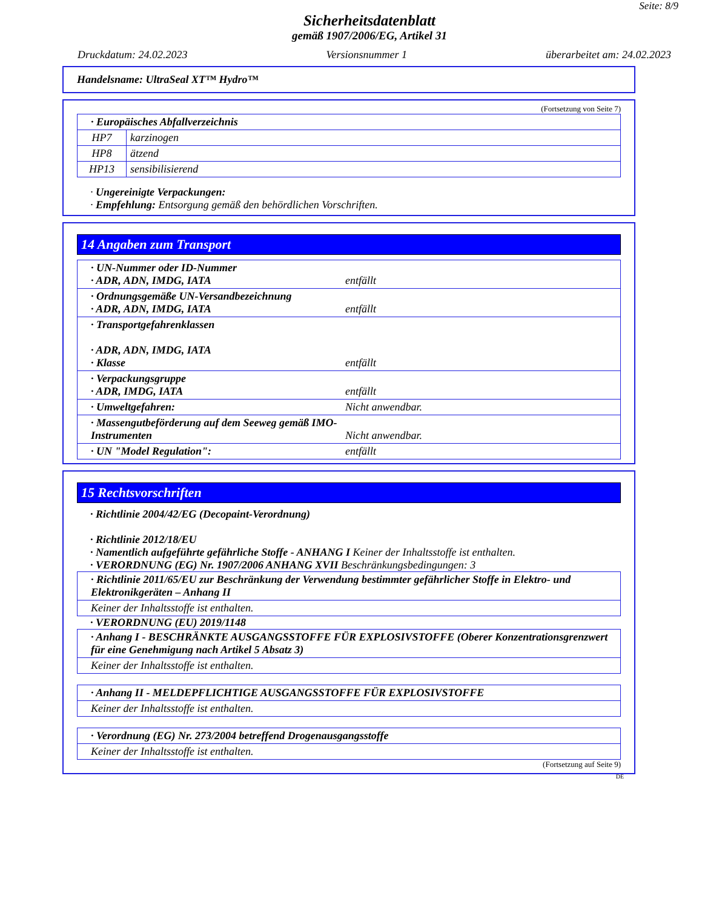Seite: 8/9
Sicherheitsdatenblatt
gemäß 1907/2006/EG, Artikel 31
Druckdatum: 24.02.2023 Versionsnummer 1 überarbeitet am: 24.02.2023
Handelsname: UltraSeal XT™ Hydro™
(Fortsetzung von Seite 7)
| · Europäisches Abfallverzeichnis | |
| HP7 | karzinogen |
| HP8 | ätzend |
| HP13 | sensibilisierend |
· Ungereinigte Verpackungen:
· Empfehlung: Entsorgung gemäß den behördlichen Vorschriften.
14 Angaben zum Transport
| · UN-Nummer oder ID-Nummer · ADR, ADN, IMDG, IATA entfällt |
| · Ordnungsgemäße UN-Versandbezeichnung · ADR, ADN, IMDG, IATA entfällt |
| · Transportgefahrenklassen · ADR, ADN, IMDG, IATA · Klasse entfällt |
| · Verpackungsgruppe · ADR, IMDG, IATA entfällt |
| · Umweltgefahren: Nicht anwendbar. |
| · Massengutbeförderung auf dem Seeweg gemäß IMO- Instrumenten Nicht anwendbar. |
| · UN "Model Regulation": entfällt |
15 Rechtsvorschriften
· Richtlinie 2004/42/EG (Decopaint-Verordnung)
· Richtlinie 2012/18/EU
· Namentlich aufgeführte gefährliche Stoffe - ANHANG I Keiner der Inhaltsstoffe ist enthalten.
· VERORDNUNG (EG) Nr. 1907/2006 ANHANG XVII Beschränkungsbedingungen: 3
| · Richtlinie 2011/65/EU zur Beschränkung der Verwendung bestimmter gefährlicher Stoffe in Elektro- und Elektronikgeräten – Anhang II |
| Keiner der Inhaltsstoffe ist enthalten. |
· VERORDNUNG (EU) 2019/1148
| · Anhang I - BESCHRÄNKTE AUSGANGSSTOFFE FÜR EXPLOSIVSTOFFE (Oberer Konzentrationsgrenzwert für eine Genehmigung nach Artikel 5 Absatz 3) |
| Keiner der Inhaltsstoffe ist enthalten. |
| · Anhang II - MELDEPFLICHTIGE AUSGANGSSTOFFE FÜR EXPLOSIVSTOFFE |
| Keiner der Inhaltsstoffe ist enthalten. |
| · Verordnung (EG) Nr. 273/2004 betreffend Drogenausgangsstoffe |
| Keiner der Inhaltsstoffe ist enthalten. |
(Fortsetzung auf Seite 9)
DE